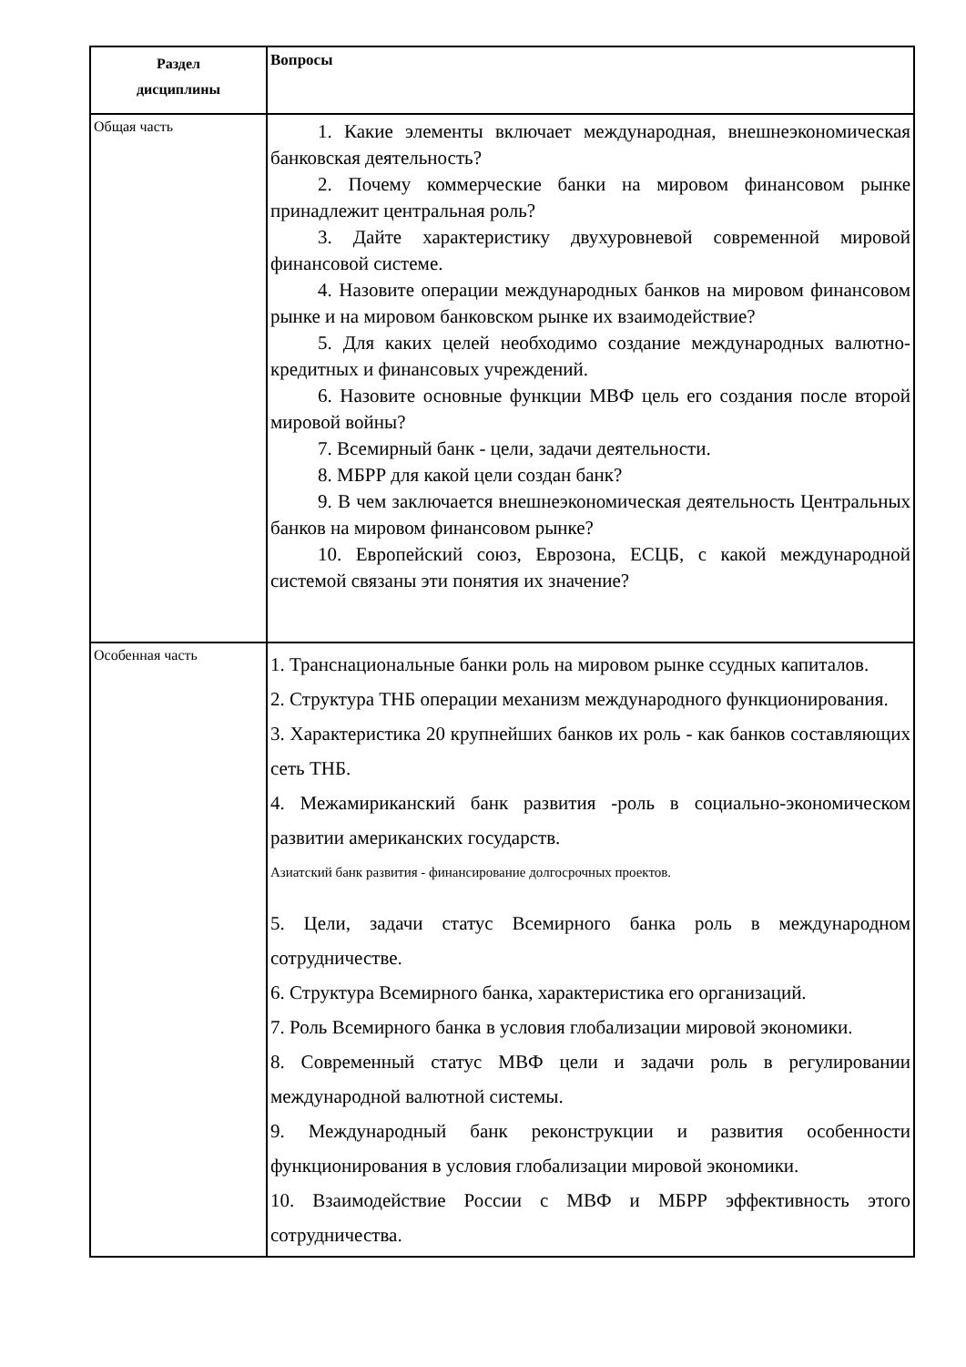| Раздел дисциплины | Вопросы |
| --- | --- |
| Общая часть | 1. Какие элементы включает международная, внешнеэкономическая банковская деятельность? 2. Почему коммерческие банки на мировом финансовом рынке принадлежит центральная роль? 3. Дайте характеристику двухуровневой современной мировой финансовой системе. 4. Назовите операции международных банков на мировом финансовом рынке и на мировом банковском рынке их взаимодействие? 5. Для каких целей необходимо создание международных валютно- кредитных и финансовых учреждений. 6. Назовите основные функции МВФ цель его создания после второй мировой войны? 7. Всемирный банк - цели, задачи деятельности. 8. МБРР для какой цели создан банк? 9. В чем заключается внешнеэкономическая деятельность Центральных банков на мировом финансовом рынке? 10. Европейский союз, Еврозона, ЕСЦБ, с какой международной системой связаны эти понятия их значение? |
| Особенная часть | 1. Транснациональные банки роль на мировом рынке ссудных капиталов. 2. Структура ТНБ операции механизм международного функционирования. 3. Характеристика 20 крупнейших банков их роль - как банков составляющих сеть ТНБ. 4. Межамириканский банк развития -роль в социально-экономическом развитии американских государств. Азиатский банк развития - финансирование долгосрочных проектов. 5. Цели, задачи статус Всемирного банка роль в международном сотрудничестве. 6. Структура Всемирного банка, характеристика его организаций. 7. Роль Всемирного банка в условия глобализации мировой экономики. 8. Современный статус МВФ цели и задачи роль в регулировании международной валютной системы. 9. Международный банк реконструкции и развития особенности функционирования в условия глобализации мировой экономики. 10. Взаимодействие России с МВФ и МБРР эффективность этого сотрудничества. |